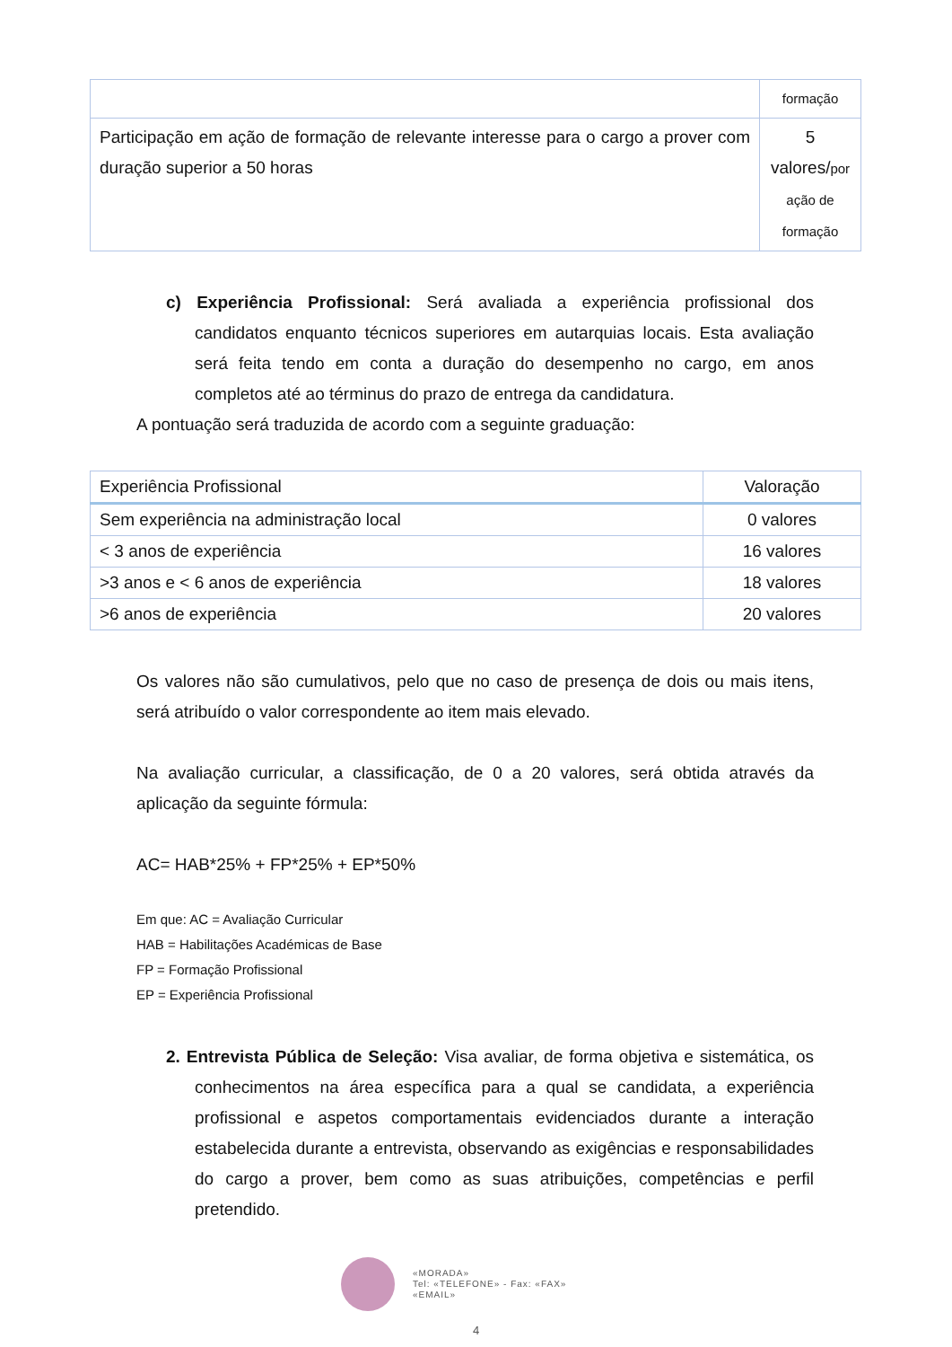| | formação |
| Participação em ação de formação de relevante interesse para o cargo a prover com duração superior a 50 horas | 5 valores/ por ação de formação |
c) Experiência Profissional: Será avaliada a experiência profissional dos candidatos enquanto técnicos superiores em autarquias locais. Esta avaliação será feita tendo em conta a duração do desempenho no cargo, em anos completos até ao términus do prazo de entrega da candidatura.
A pontuação será traduzida de acordo com a seguinte graduação:
| Experiência Profissional | Valoração |
| --- | --- |
| Sem experiência na administração local | 0 valores |
| < 3 anos de experiência | 16 valores |
| >3 anos e < 6 anos de experiência | 18 valores |
| >6 anos de experiência | 20 valores |
Os valores não são cumulativos, pelo que no caso de presença de dois ou mais itens, será atribuído o valor correspondente ao item mais elevado.
Na avaliação curricular, a classificação, de 0 a 20 valores, será obtida através da aplicação da seguinte fórmula:
AC= HAB*25% + FP*25% + EP*50%
Em que: AC = Avaliação Curricular
HAB = Habilitações Académicas de Base
FP = Formação Profissional
EP = Experiência Profissional
2. Entrevista Pública de Seleção: Visa avaliar, de forma objetiva e sistemática, os conhecimentos na área específica para a qual se candidata, a experiência profissional e aspetos comportamentais evidenciados durante a interação estabelecida durante a entrevista, observando as exigências e responsabilidades do cargo a prover, bem como as suas atribuições, competências e perfil pretendido.
«MORADA»
Tel: «TELEFONE» - Fax: «FAX»
«EMAIL»
4